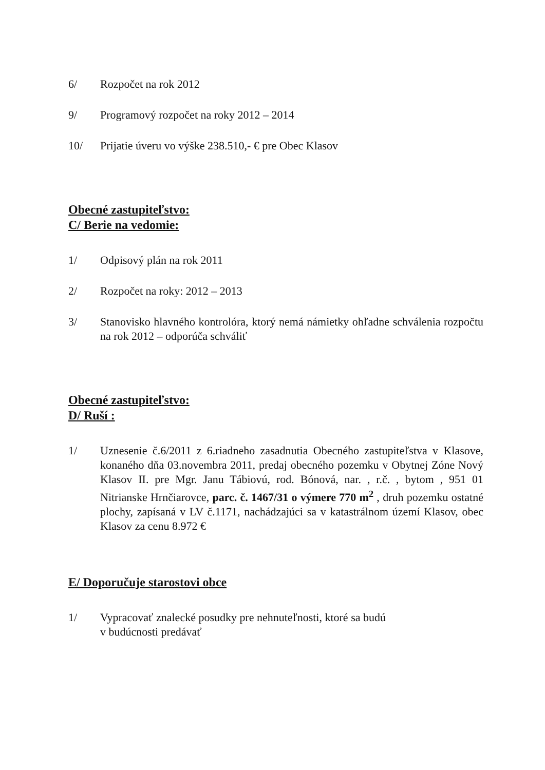6/ Rozpočet na rok 2012
9/ Programový rozpočet na roky 2012 – 2014
10/ Prijatie úveru vo výške 238.510,- € pre Obec Klasov
Obecné zastupiteľstvo:
C/ Berie na vedomie:
1/ Odpisový plán na rok 2011
2/ Rozpočet na roky: 2012 – 2013
3/ Stanovisko hlavného kontrolóra, ktorý nemá námietky ohľadne schválenia rozpočtu na rok 2012 – odporúča schváliť
Obecné zastupiteľstvo:
D/ Ruší :
1/ Uznesenie č.6/2011 z 6.riadneho zasadnutia Obecného zastupiteľstva v Klasove, konaného dňa 03.novembra 2011, predaj obecného pozemku v Obytnej Zóne Nový Klasov II. pre Mgr. Janu Tábiovú, rod. Bónová, nar. , r.č. , bytom , 951 01 Nitrianske Hrnčiarovce, parc. č. 1467/31 o výmere 770 m<sup>2</sup> , druh pozemku ostatné plochy, zapísaná v LV č.1171, nachádzajúci sa v katastrálnom území Klasov, obec Klasov za cenu 8.972 €
E/ Doporučuje starostovi obce
1/ Vypracovať znalecké posudky pre nehnuteľnosti, ktoré sa budú
v budúcnosti predávať